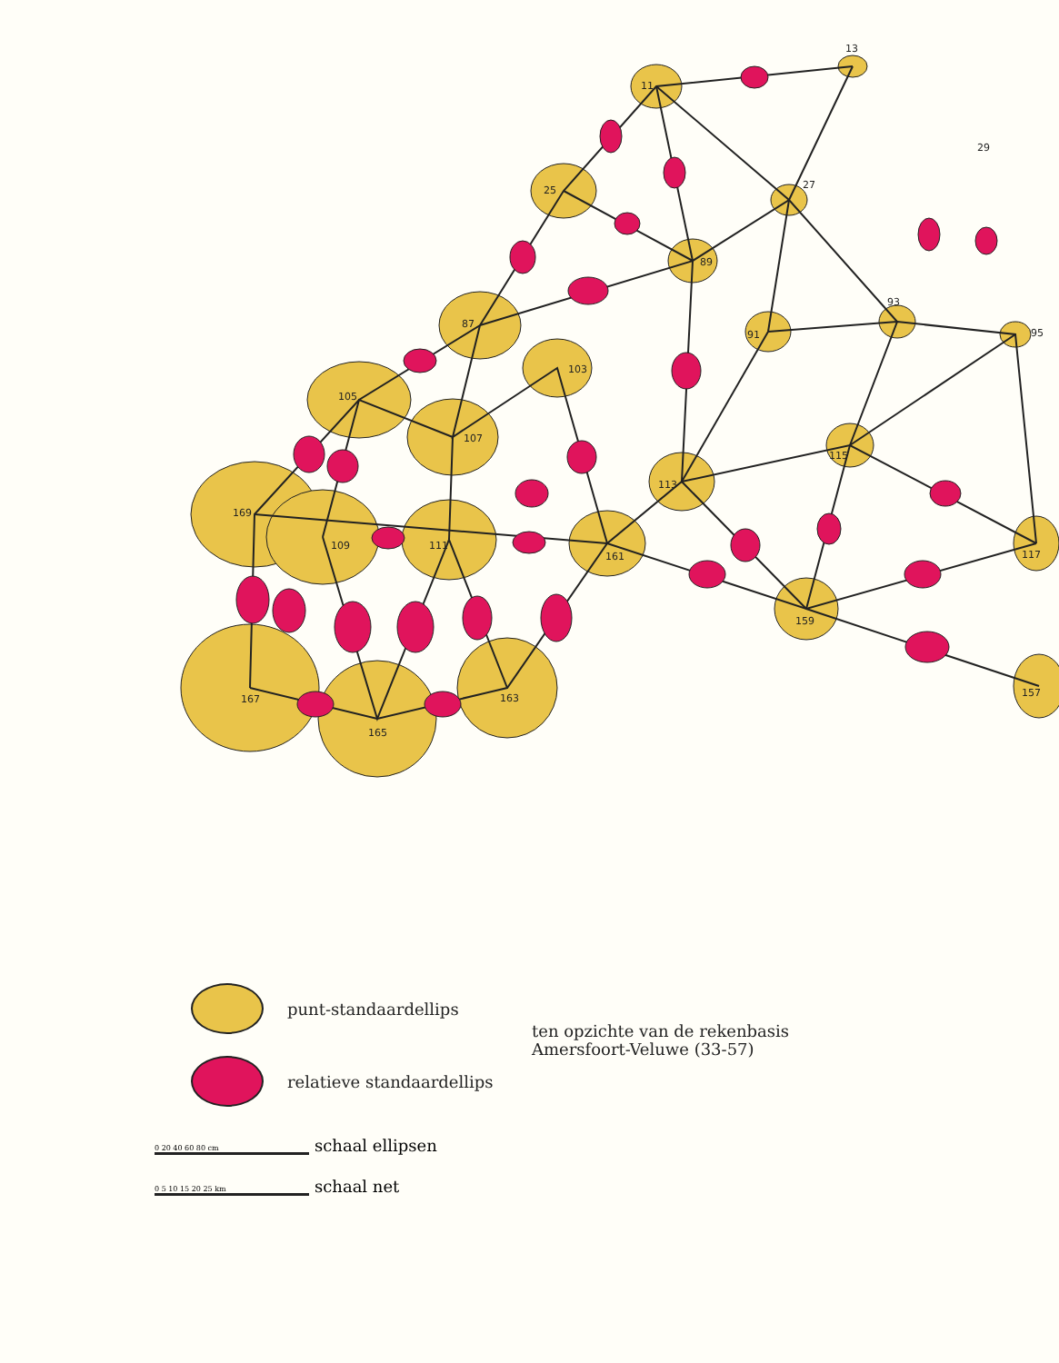11
13
29
25
27
89
87
93
91
95
105
103
107
113
115
169
109
111
161
117
159
167
165
163
157
punt-standaardellips
relatieve standaardellips
ten opzichte van de rekenbasis
Amersfoort-Veluwe (33-57)
0 20 40 60 80 cm schaal ellipsen
0 5 10 15 20 25 km schaal net